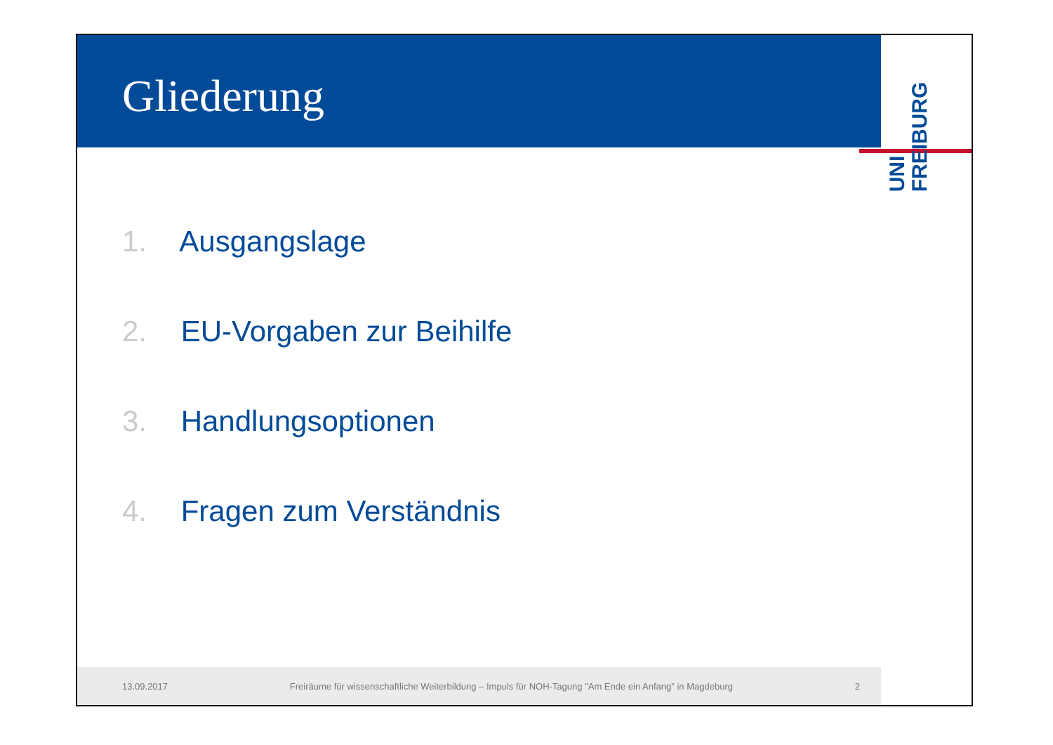Gliederung
UNI
FREIBURG
1. Ausgangslage
2. EU-Vorgaben zur Beihilfe
3. Handlungsoptionen
4. Fragen zum Verständnis
13.09.2017 Freiräume für wissenschaftliche Weiterbildung – Impuls für NOH-Tagung "Am Ende ein Anfang" in Magdeburg 2